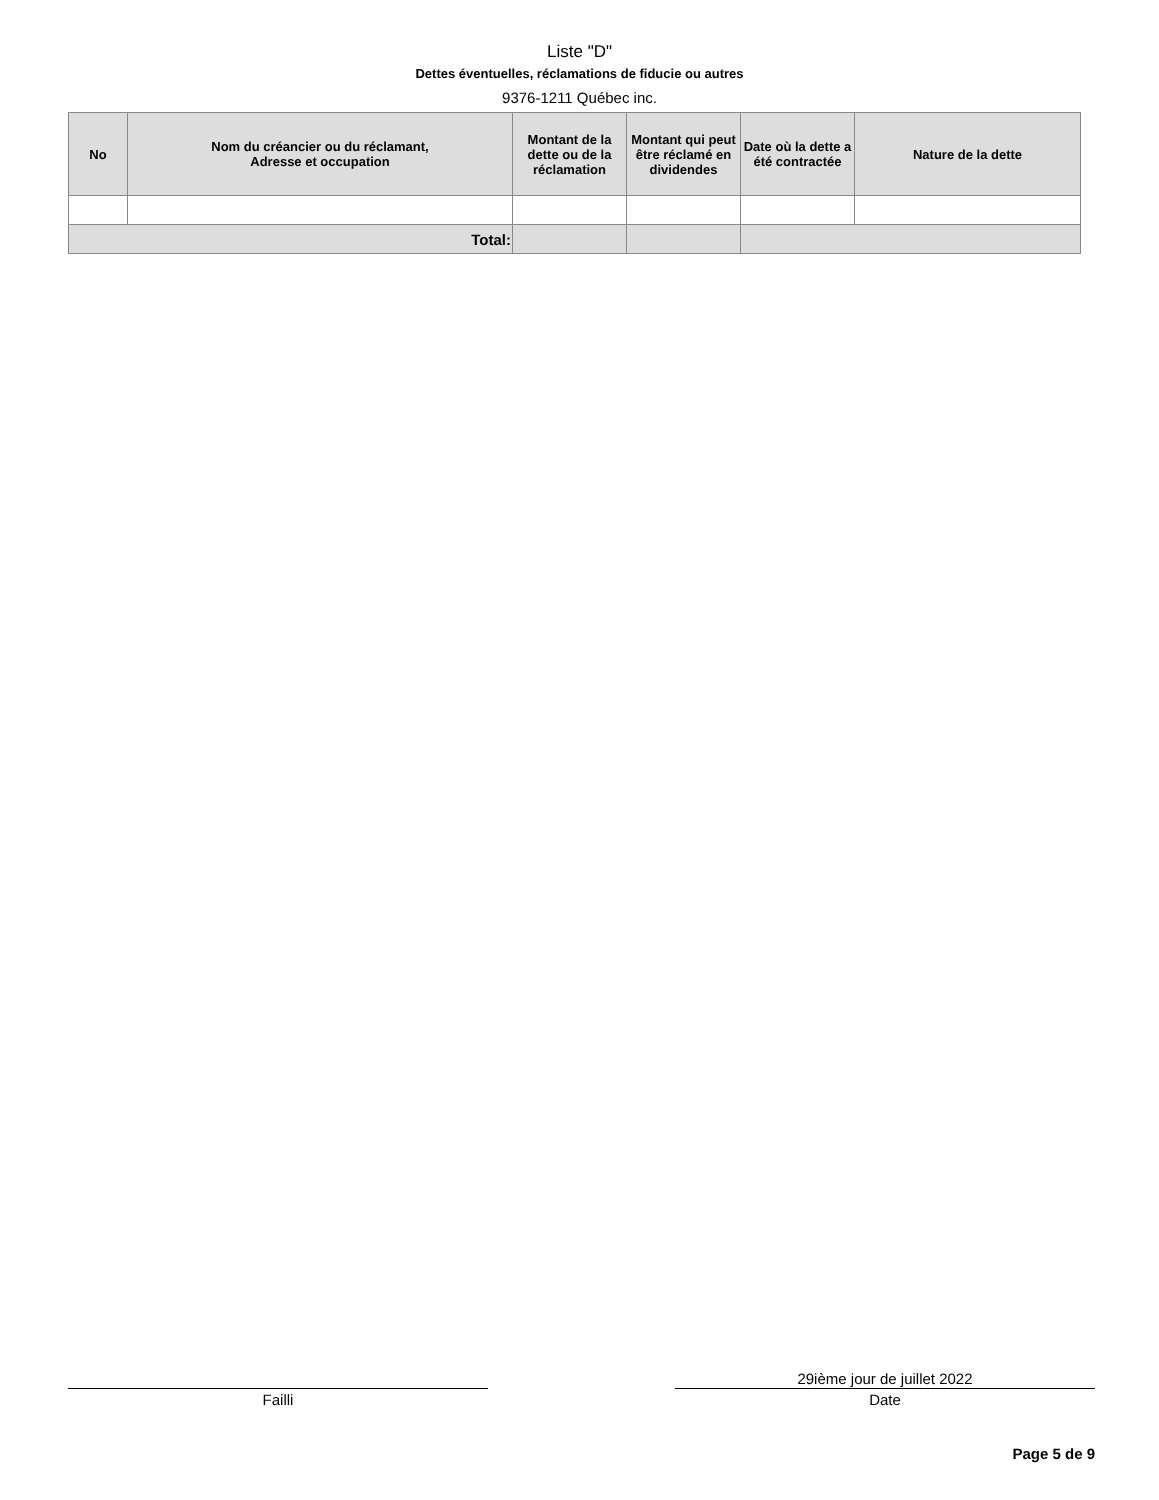Liste "D"
Dettes éventuelles, réclamations de fiducie ou autres
9376-1211 Québec inc.
| No | Nom du créancier ou du réclamant, Adresse et occupation | Montant de la dette ou de la réclamation | Montant qui peut être réclamé en dividendes | Date où la dette a été contractée | Nature de la dette |
| --- | --- | --- | --- | --- | --- |
| Total: | | | | | |
Failli
29ième jour de juillet 2022
Date
Page 5 de 9